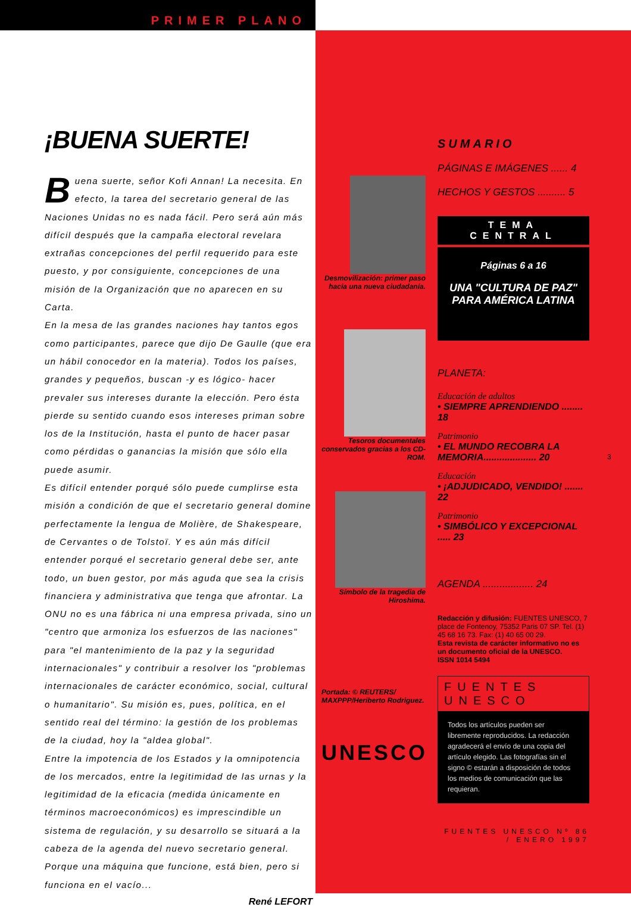PRIMER PLANO
¡BUENA SUERTE!
Buena suerte, señor Kofi Annan! La necesita. En efecto, la tarea del secretario general de las Naciones Unidas no es nada fácil. Pero será aún más difícil después que la campaña electoral revelara extrañas concepciones del perfil requerido para este puesto, y por consiguiente, concepciones de una misión de la Organización que no aparecen en su Carta.
En la mesa de las grandes naciones hay tantos egos como participantes, parece que dijo De Gaulle (que era un hábil conocedor en la materia). Todos los países, grandes y pequeños, buscan -y es lógico- hacer prevaler sus intereses durante la elección. Pero ésta pierde su sentido cuando esos intereses priman sobre los de la Institución, hasta el punto de hacer pasar como pérdidas o ganancias la misión que sólo ella puede asumir.
Es difícil entender porqué sólo puede cumplirse esta misión a condición de que el secretario general domine perfectamente la lengua de Molière, de Shakespeare, de Cervantes o de Tolstoï. Y es aún más difícil entender porqué el secretario general debe ser, ante todo, un buen gestor, por más aguda que sea la crisis financiera y administrativa que tenga que afrontar. La ONU no es una fábrica ni una empresa privada, sino un "centro que armoniza los esfuerzos de las naciones" para "el mantenimiento de la paz y la seguridad internacionales" y contribuir a resolver los "problemas internacionales de carácter económico, social, cultural o humanitario". Su misión es, pues, política, en el sentido real del término: la gestión de los problemas de la ciudad, hoy la "aldea global".
Entre la impotencia de los Estados y la omnipotencia de los mercados, entre la legitimidad de las urnas y la legitimidad de la eficacia (medida únicamente en términos macroeconómicos) es imprescindible un sistema de regulación, y su desarrollo se situará a la cabeza de la agenda del nuevo secretario general. Porque una máquina que funcione, está bien, pero si funciona en el vacío...
René LEFORT
Desmovilización: primer paso hacia una nueva ciudadanía.
Tesoros documentales conservados gracias a los CD-ROM.
Símbolo de la tragedia de Hiroshima.
Portada: © REUTERS/ MAXPPP/Heriberto Rodriguez.
UNESCO
SUMARIO
PÁGINAS E IMÁGENES ...... 4
HECHOS Y GESTOS .......... 5
TEMA CENTRAL
Páginas 6 a 16
UNA "CULTURA DE PAZ" PARA AMÉRICA LATINA
PLANETA:
Educación de adultos
• SIEMPRE APRENDIENDO ........ 18
Patrimonio
• EL MUNDO RECOBRA LA MEMORIA.................... 20
Educación
• ¡ADJUDICADO, VENDIDO! ....... 22
Patrimonio
• SIMBÓLICO Y EXCEPCIONAL ..... 23
AGENDA .................. 24
Redacción y difusión: FUENTES UNESCO, 7 place de Fontenoy, 75352 Paris 07 SP. Tel. (1) 45 68 16 73. Fax: (1) 40 65 00 29.
Esta revista de carácter informativo no es un documento oficial de la UNESCO.
ISSN 1014 5494
FUENTES UNESCO
Todos los artículos pueden ser libremente reproducidos. La redacción agradecerá el envío de una copia del artículo elegido. Las fotografías sin el signo © estarán a disposición de todos los medios de comunicación que las requieran.
FUENTES UNESCO Nº 86 / ENERO 1997
3